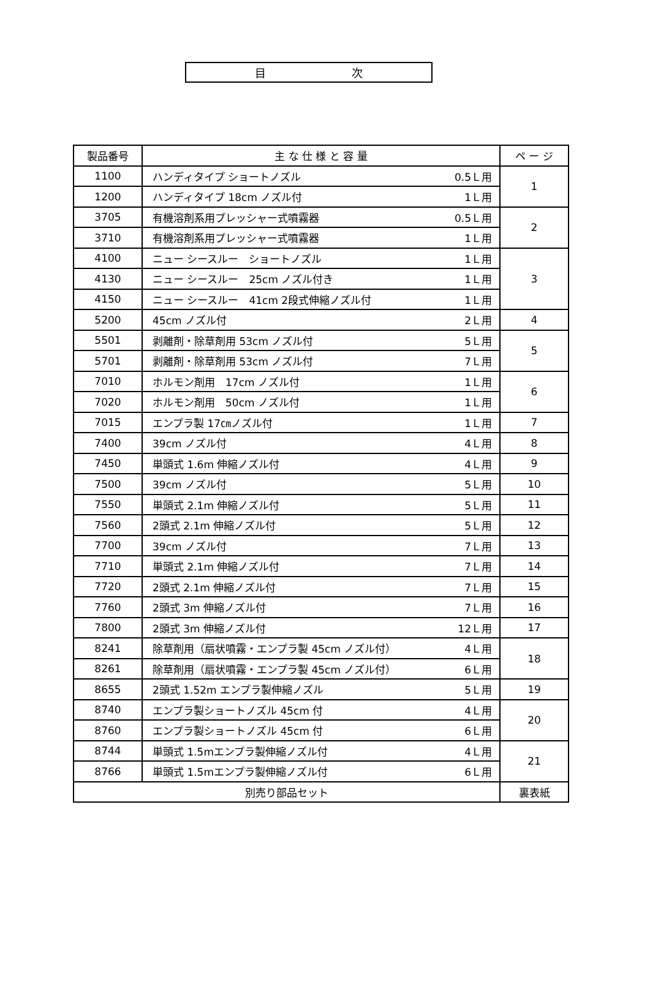目 次
| 製品番号 | 主 な 仕 様 と 容 量 | ペ ー ジ |
| --- | --- | --- |
| 1100 | ハンディタイプ ショートノズル 0.5Ｌ用 | 1 |
| 1200 | ハンディタイプ 18cm ノズル付 1Ｌ用 | |
| 3705 | 有機溶剤系用プレッシャー式噴霧器 0.5Ｌ用 | 2 |
| 3710 | 有機溶剤系用プレッシャー式噴霧器 1Ｌ用 | |
| 4100 | ニュー シースルー ショートノズル 1Ｌ用 | 3 |
| 4130 | ニュー シースルー 25cm ノズル付き 1Ｌ用 | |
| 4150 | ニュー シースルー 41cm 2段式伸縮ノズル付 1Ｌ用 | |
| 5200 | 45cm ノズル付 2Ｌ用 | 4 |
| 5501 | 剥離剤・除草剤用 53cm ノズル付 5Ｌ用 | 5 |
| 5701 | 剥離剤・除草剤用 53cm ノズル付 7Ｌ用 | |
| 7010 | ホルモン剤用 17cm ノズル付 1Ｌ用 | 6 |
| 7020 | ホルモン剤用 50cm ノズル付 1Ｌ用 | |
| 7015 | エンプラ製 17㎝ノズル付 1Ｌ用 | 7 |
| 7400 | 39cm ノズル付 4Ｌ用 | 8 |
| 7450 | 単頭式 1.6m 伸縮ノズル付 4Ｌ用 | 9 |
| 7500 | 39cm ノズル付 5Ｌ用 | 10 |
| 7550 | 単頭式 2.1m 伸縮ノズル付 5Ｌ用 | 11 |
| 7560 | 2頭式 2.1m 伸縮ノズル付 5Ｌ用 | 12 |
| 7700 | 39cm ノズル付 7Ｌ用 | 13 |
| 7710 | 単頭式 2.1m 伸縮ノズル付 7Ｌ用 | 14 |
| 7720 | 2頭式 2.1m 伸縮ノズル付 7Ｌ用 | 15 |
| 7760 | 2頭式 3m 伸縮ノズル付 7Ｌ用 | 16 |
| 7800 | 2頭式 3m 伸縮ノズル付 12Ｌ用 | 17 |
| 8241 | 除草剤用（扇状噴霧・エンプラ製 45cm ノズル付） 4Ｌ用 | 18 |
| 8261 | 除草剤用（扇状噴霧・エンプラ製 45cm ノズル付） 6Ｌ用 | |
| 8655 | 2頭式 1.52m エンプラ製伸縮ノズル 5Ｌ用 | 19 |
| 8740 | エンプラ製ショートノズル 45cm 付 4Ｌ用 | 20 |
| 8760 | エンプラ製ショートノズル 45cm 付 6Ｌ用 | |
| 8744 | 単頭式 1.5mエンプラ製伸縮ノズル付 4Ｌ用 | 21 |
| 8766 | 単頭式 1.5mエンプラ製伸縮ノズル付 6Ｌ用 | |
| 別売り部品セット | | 裏表紙 |